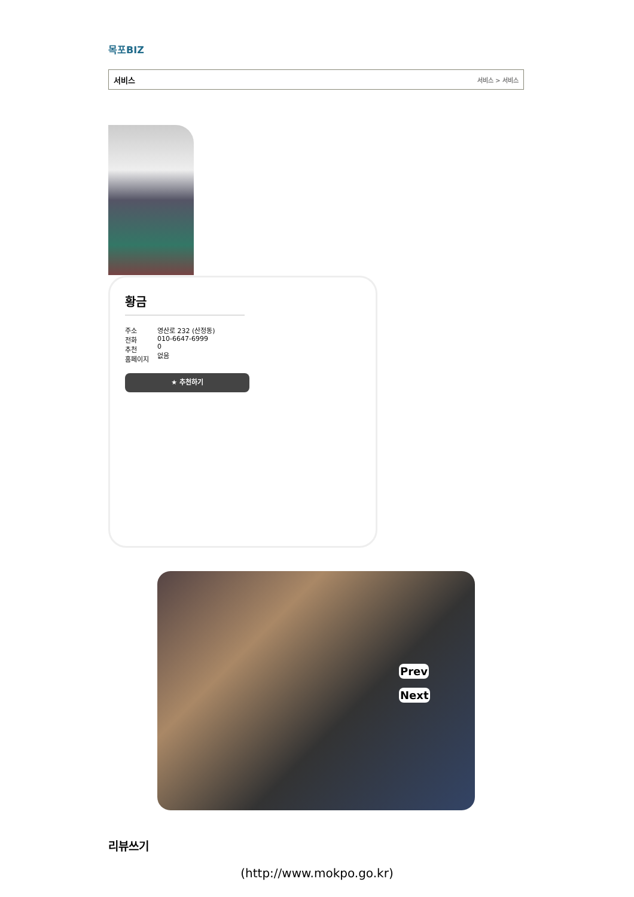목포BIZ
서비스 서비스 > 서비스
황금
주소
전화
추천
홈페이지
영산로 232 (산정동)
010-6647-6999
0
없음
★ 추천하기
Prev
Next
리뷰쓰기
(http://www.mokpo.go.kr)